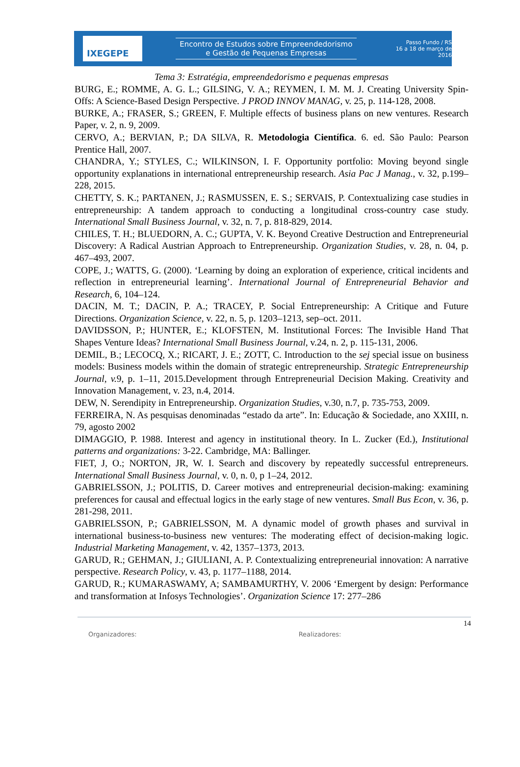IXEGEPE
Encontro de Estudos sobre Empreendedorismo
e Gestão de Pequenas Empresas
Passo Fundo / RS
16 a 18 de março de 2016
Tema 3: Estratégia, empreendedorismo e pequenas empresas
BURG, E.; ROMME, A. G. L.; GILSING, V. A.; REYMEN, I. M. M. J. Creating University Spin-Offs: A Science-Based Design Perspective. J PROD INNOV MANAG, v. 25, p. 114-128, 2008.
BURKE, A.; FRASER, S.; GREEN, F. Multiple effects of business plans on new ventures. Research Paper, v. 2, n. 9, 2009.
CERVO, A.; BERVIAN, P.; DA SILVA, R. Metodologia Científica. 6. ed. São Paulo: Pearson Prentice Hall, 2007.
CHANDRA, Y.; STYLES, C.; WILKINSON, I. F. Opportunity portfolio: Moving beyond single opportunity explanations in international entrepreneurship research. Asia Pac J Manag., v. 32, p.199–228, 2015.
CHETTY, S. K.; PARTANEN, J.; RASMUSSEN, E. S.; SERVAIS, P. Contextualizing case studies in entrepreneurship: A tandem approach to conducting a longitudinal cross-country case study. International Small Business Journal, v. 32, n. 7, p. 818-829, 2014.
CHILES, T. H.; BLUEDORN, A. C.; GUPTA, V. K. Beyond Creative Destruction and Entrepreneurial Discovery: A Radical Austrian Approach to Entrepreneurship. Organization Studies, v. 28, n. 04, p. 467–493, 2007.
COPE, J.; WATTS, G. (2000). ‘Learning by doing an exploration of experience, critical incidents and reflection in entrepreneurial learning’. International Journal of Entrepreneurial Behavior and Research, 6, 104–124.
DACIN, M. T.; DACIN, P. A.; TRACEY, P. Social Entrepreneurship: A Critique and Future Directions. Organization Science, v. 22, n. 5, p. 1203–1213, sep–oct. 2011.
DAVIDSSON, P.; HUNTER, E.; KLOFSTEN, M. Institutional Forces: The Invisible Hand That Shapes Venture Ideas? International Small Business Journal, v.24, n. 2, p. 115-131, 2006.
DEMIL, B.; LECOCQ, X.; RICART, J. E.; ZOTT, C. Introduction to the sej special issue on business models: Business models within the domain of strategic entrepreneurship. Strategic Entrepreneurship Journal, v. 9, p. 1–11, 2015.Development through Entrepreneurial Decision Making. Creativity and Innovation Management, v. 23, n.4, 2014.
DEW, N. Serendipity in Entrepreneurship. Organization Studies, v.30, n.7, p. 735-753, 2009.
FERREIRA, N. As pesquisas denominadas “estado da arte”. In: Educação & Sociedade, ano XXIII, n. 79, agosto 2002
DIMAGGIO, P. 1988. Interest and agency in institutional theory. In L. Zucker (Ed.), Institutional patterns and organizations: 3-22. Cambridge, MA: Ballinger.
FIET, J, O.; NORTON, JR, W. I. Search and discovery by repeatedly successful entrepreneurs. International Small Business Journal, v. 0, n. 0, p 1–24, 2012.
GABRIELSSON, J.; POLITIS, D. Career motives and entrepreneurial decision-making: examining preferences for causal and effectual logics in the early stage of new ventures. Small Bus Econ, v. 36, p. 281-298, 2011.
GABRIELSSON, P.; GABRIELSSON, M. A dynamic model of growth phases and survival in international business-to-business new ventures: The moderating effect of decision-making logic. Industrial Marketing Management, v. 42, 1357–1373, 2013.
GARUD, R.; GEHMAN, J.; GIULIANI, A. P. Contextualizing entrepreneurial innovation: A narrative perspective. Research Policy, v. 43, p. 1177–1188, 2014.
GARUD, R.; KUMARASWAMY, A; SAMBAMURTHY, V. 2006 ‘Emergent by design: Performance and transformation at Infosys Technologies’. Organization Science 17: 277–286
14
Organizadores: Realizadores: